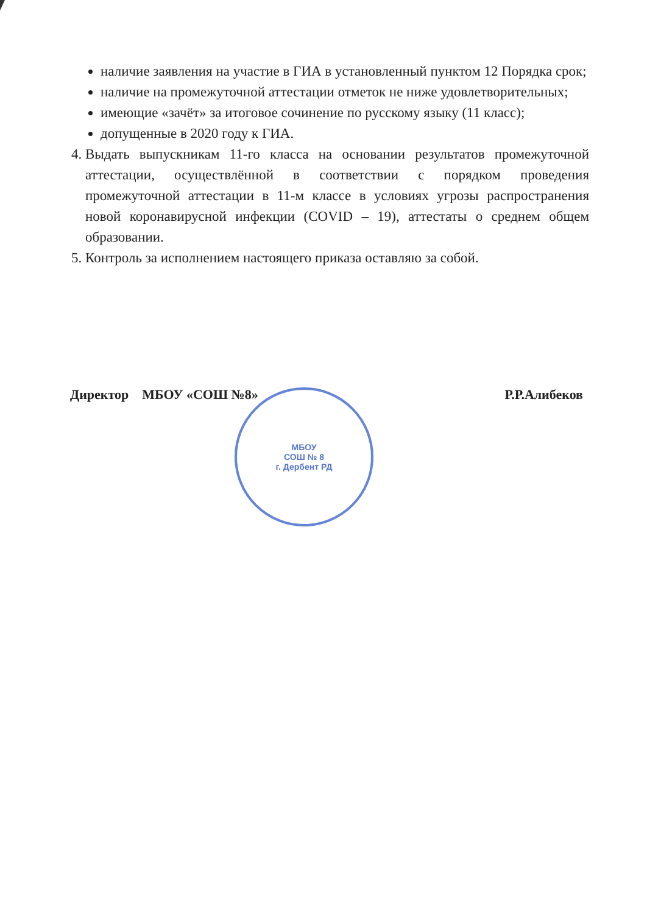наличие заявления на участие в ГИА в установленный пунктом 12 Порядка срок;
наличие на промежуточной аттестации отметок не ниже удовлетворительных;
имеющие «зачёт» за итоговое сочинение по русскому языку (11 класс);
допущенные в 2020 году к ГИА.
4. Выдать выпускникам 11-го класса на основании результатов промежуточной аттестации, осуществлённой в соответствии с порядком проведения промежуточной аттестации в 11-м классе в условиях угрозы распространения новой коронавирусной инфекции (COVID – 19), аттестаты о среднем общем образовании.
5. Контроль за исполнением настоящего приказа оставляю за собой.
Директор МБОУ «СОШ №8» Р.Р.Алибеков
МБОУ
СОШ № 8
г. Дербент РД